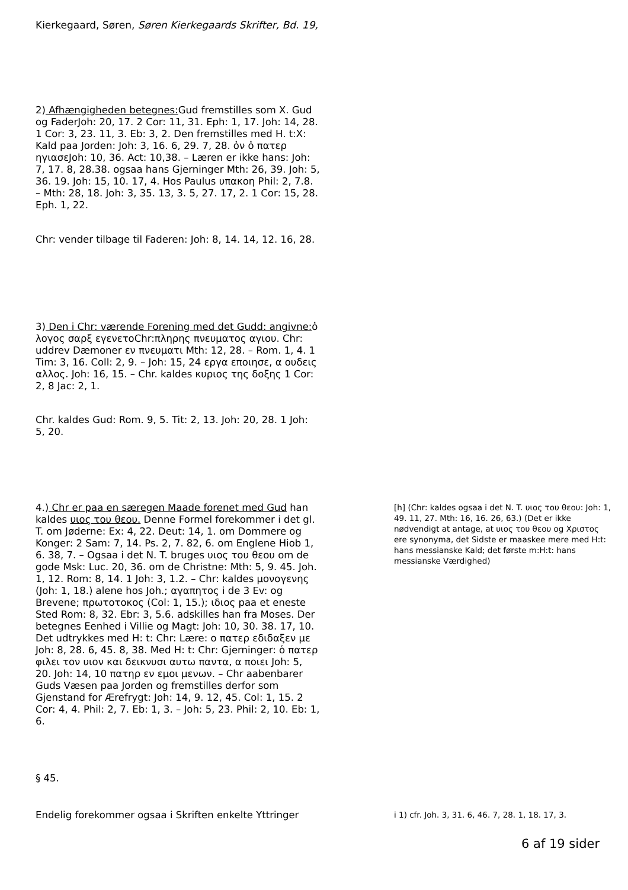Kierkegaard, Søren, Søren Kierkegaards Skrifter, Bd. 19,
2) Afhængigheden betegnes: Gud fremstilles som X. Gud og FaderJoh: 20, 17. 2 Cor: 11, 31. Eph: 1, 17. Joh: 14, 28. 1 Cor: 3, 23. 11, 3. Eb: 3, 2. Den fremstilles med H. t:X: Kald paa Jorden: Joh: 3, 16. 6, 29. 7, 28. ὁν ὁ πατερ ηγιασεJoh: 10, 36. Act: 10,38. – Læren er ikke hans: Joh: 7, 17. 8, 28.38. ogsaa hans Gjerninger Mth: 26, 39. Joh: 5, 36. 19. Joh: 15, 10. 17, 4. Hos Paulus υπακοη Phil: 2, 7.8. – Mth: 28, 18. Joh: 3, 35. 13, 3. 5, 27. 17, 2. 1 Cor: 15, 28. Eph. 1, 22.
Chr: vender tilbage til Faderen: Joh: 8, 14. 14, 12. 16, 28.
3) Den i Chr: værende Forening med det Gudd: angivne: ὁ λογος σαρξ εγενετοChr:πληρης πνευματος αγιου. Chr: uddrev Dæmoner εν πνευματι Mth: 12, 28. – Rom. 1, 4. 1 Tim: 3, 16. Coll: 2, 9. – Joh: 15, 24 εργα εποιησε, α ουδεις αλλος. Joh: 16, 15. – Chr. kaldes κυριος της δοξης 1 Cor: 2, 8 Jac: 2, 1.
Chr. kaldes Gud: Rom. 9, 5. Tit: 2, 13. Joh: 20, 28. 1 Joh: 5, 20.
4.) Chr er paa en særegen Maade forenet med Gud han kaldes υιος του θεου. Denne Formel forekommer i det gl. T. om Jøderne: Ex: 4, 22. Deut: 14, 1. om Dommere og Konger: 2 Sam: 7, 14. Ps. 2, 7. 82, 6. om Englene Hiob 1, 6. 38, 7. – Ogsaa i det N. T. bruges υιος του θεου om de gode Msk: Luc. 20, 36. om de Christne: Mth: 5, 9. 45. Joh. 1, 12. Rom: 8, 14. 1 Joh: 3, 1.2. – Chr: kaldes μονογενης (Joh: 1, 18.) alene hos Joh.; αγαπητος i de 3 Ev: og Brevene; πρωτοτοκος (Col: 1, 15.); ιδιος paa et eneste Sted Rom: 8, 32. Ebr: 3, 5.6. adskilles han fra Moses. Der betegnes Eenhed i Villie og Magt: Joh: 10, 30. 38. 17, 10. Det udtrykkes med H: t: Chr: Lære: ο πατερ εδιδαξεν με Joh: 8, 28. 6, 45. 8, 38. Med H: t: Chr: Gjerninger: ὁ πατερ φιλει τον υιον και δεικνυσι αυτω παντα, α ποιει Joh: 5, 20. Joh: 14, 10 πατηρ εν εμοι μενων. – Chr aabenbarer Guds Væsen paa Jorden og fremstilles derfor som Gjenstand for Ærefrygt: Joh: 14, 9. 12, 45. Col: 1, 15. 2 Cor: 4, 4. Phil: 2, 7. Eb: 1, 3. – Joh: 5, 23. Phil: 2, 10. Eb: 1, 6.
[h] (Chr: kaldes ogsaa i det N. T. υιος του θεου: Joh: 1, 49. 11, 27. Mth: 16, 16. 26, 63.) (Det er ikke nødvendigt at antage, at υιος του θεου og Χριστος ere synonyma, det Sidste er maaskee mere med H:t: hans messianske Kald; det første m:H:t: hans messianske Værdighed)
§ 45.
Endelig forekommer ogsaa i Skriften enkelte Yttringer
i 1) cfr. Joh. 3, 31. 6, 46. 7, 28. 1, 18. 17, 3.
6 af 19 sider